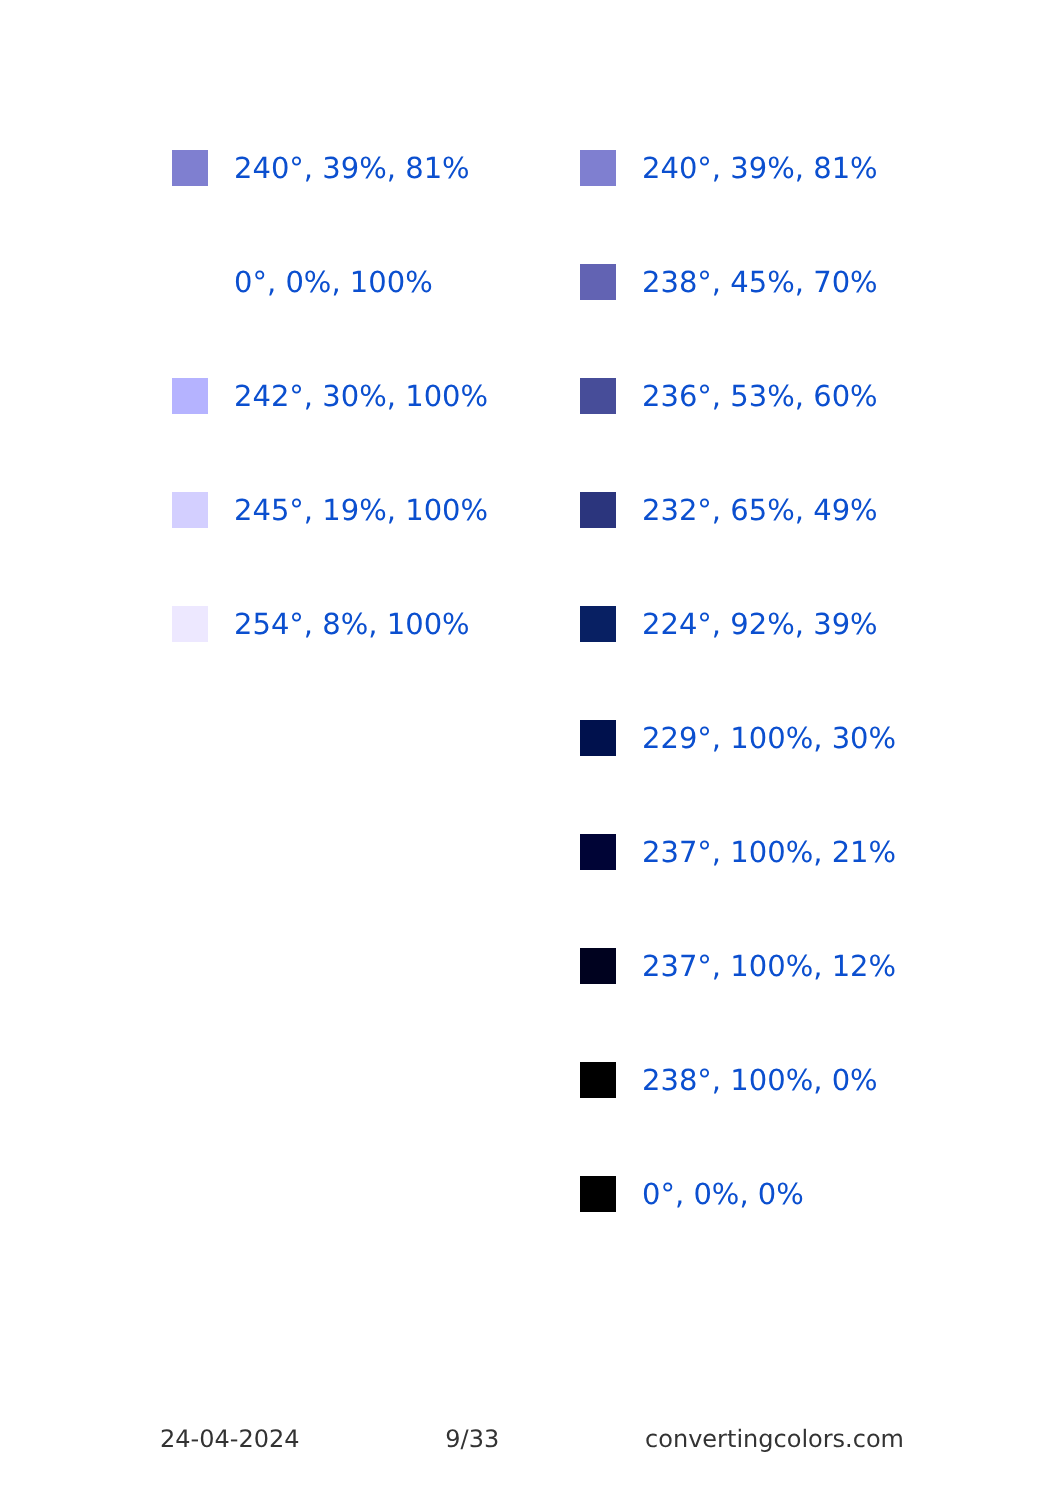240°, 39%, 81%
0°, 0%, 100%
242°, 30%, 100%
245°, 19%, 100%
254°, 8%, 100%
240°, 39%, 81%
238°, 45%, 70%
236°, 53%, 60%
232°, 65%, 49%
224°, 92%, 39%
229°, 100%, 30%
237°, 100%, 21%
237°, 100%, 12%
238°, 100%, 0%
0°, 0%, 0%
24-04-2024 9/33 convertingcolors.com